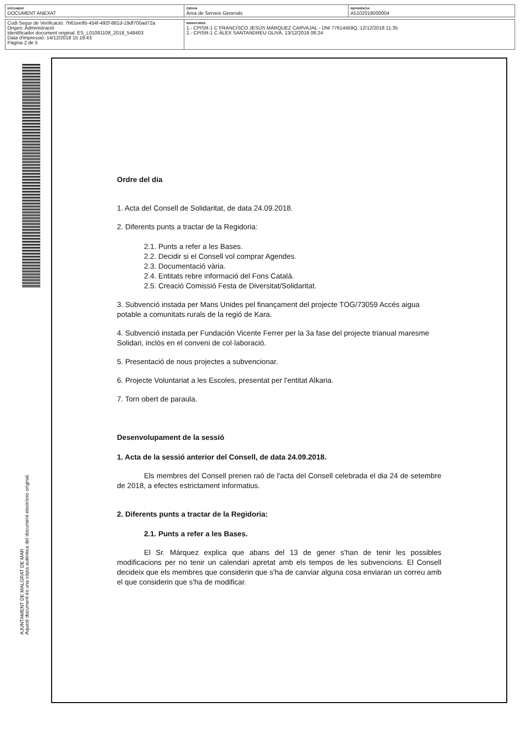| DOCUMENT DOCUMENT ANEXAT | ÒRGAN Àrea de Serveis Generals | REFERÈNCIA A5102018000004 |
| Codi Segur de Verificació: 7b61ee95-454f-492f-881d-19df700ad72a Origen: Administració Identificador document original: ES_L01081108_2018_548403 Data d'impressió: 14/12/2018 15:19:43 Pàgina 2 de 5 | SIGNATURES 1.- CPISR-1 C FRANCISCO JESÚS MÁRQUEZ CARVAJAL - DNI 77614459Q, 12/12/2018 11:35 2.- CPISR-1 C ÀLEX SANTANDREU OLIVA, 13/12/2018 08:24 |
AJUNTAMENT DE MALGRAT DE MAR
Aquest document és una còpia autèntica del document electrònic original.
Ordre del dia
1. Acta del Consell de Solidaritat, de data 24.09.2018.
2. Diferents punts a tractar de la Regidoria:
2.1. Punts a refer a les Bases.
2.2. Decidir si el Consell vol comprar Agendes.
2.3. Documentació vària.
2.4. Entitats rebre informació del Fons Català.
2.5. Creació Comissió Festa de Diversitat/Solidaritat.
3. Subvenció instada per Mans Unides pel finançament del projecte TOG/73059 Accés aigua potable a comunitats rurals de la regió de Kara.
4. Subvenció instada per Fundación Vicente Ferrer per la 3a fase del projecte trianual maresme Solidari, inclòs en el conveni de col·laboració.
5. Presentació de nous projectes a subvencionar.
6. Projecte Voluntariat a les Escoles, presentat per l'entitat Alkaria.
7. Torn obert de paraula.
Desenvolupament de la sessió
1. Acta de la sessió anterior del Consell, de data 24.09.2018.
Els membres del Consell prenen raó de l'acta del Consell celebrada el dia 24 de setembre de 2018, a efectes estrictament informatius.
2. Diferents punts a tractar de la Regidoria:
2.1. Punts a refer a les Bases.
El Sr. Márquez explica que abans del 13 de gener s'han de tenir les possibles modificacions per no tenir un calendari apretat amb els tempos de les subvencions. El Consell decideix que els membres que considerin que s'ha de canviar alguna cosa enviaran un correu amb el que considerin que s'ha de modificar.